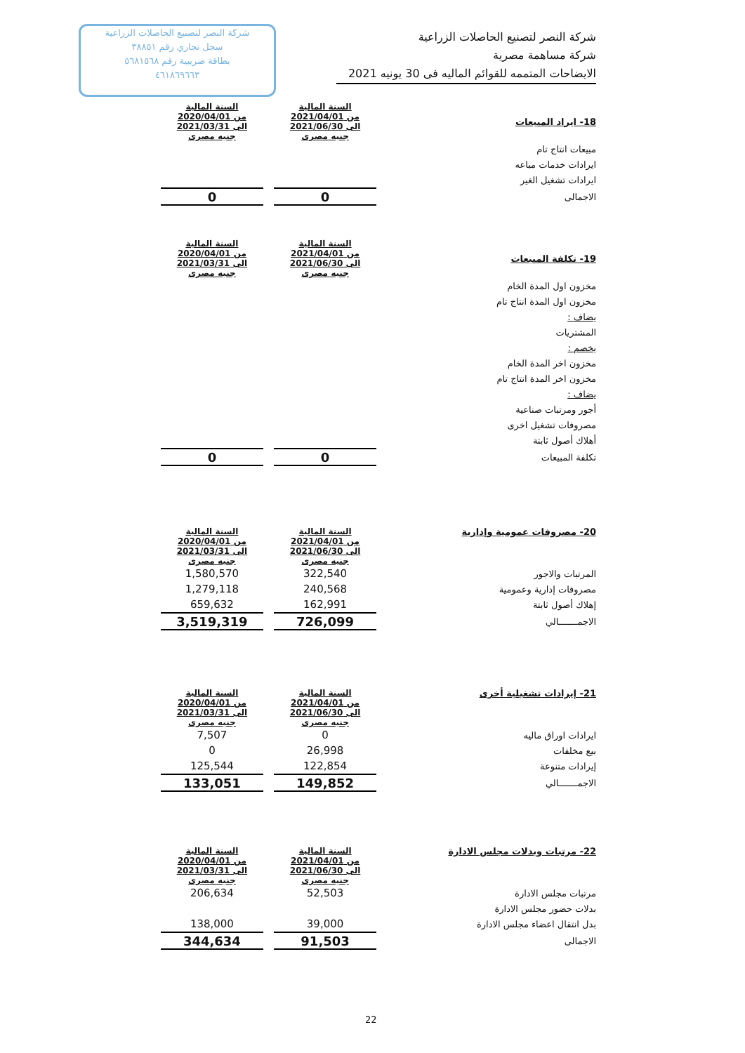شركة النصر لتصنيع الحاصلات الزراعية
سجل تجاري رقم ٣٨٨٥١
بطاقة ضريبية رقم ٥٦٨١٥٦٨
٤٦١٨٦٩٦٦٣
شركة النصر لتصنيع الحاصلات الزراعية
شركة مساهمة مصرية
الايضاحات المتممه للقوائم الماليه فى 30 يونيه 2021
| 18- ايراد المبيعات | | السنة المالية من 2021/04/01 الى 2021/06/30 جنيه مصرى | | السنة المالية من 2020/04/01 الى 2021/03/31 جنيه مصرى |
| مبيعات انتاج تام | | | | |
| ايرادات خدمات مباعه | | | | |
| ايرادات تشغيل الغير | | | | |
| الاجمالى | | 0 | | 0 |
| 19- تكلفة المبيعات | | السنة المالية من 2021/04/01 الى 2021/06/30 جنيه مصرى | | السنة المالية من 2020/04/01 الى 2021/03/31 جنيه مصرى |
| مخزون اول المدة الخام | | | | |
| مخزون اول المدة انتاج تام | | | | |
| يضاف : | | | | |
| المشتريات | | | | |
| يخصم : | | | | |
| مخزون اخر المدة الخام | | | | |
| مخزون اخر المدة انتاج تام | | | | |
| يضاف : | | | | |
| أجور ومرتبات صناعية | | | | |
| مصروفات تشغيل اخرى | | | | |
| أهلاك أصول ثابتة | | | | |
| تكلفة المبيعات | | 0 | | 0 |
| 20- مصروفات عمومية وإدارية | | السنة المالية من 2021/04/01 الى 2021/06/30 جنيه مصرى | | السنة المالية من 2020/04/01 الى 2021/03/31 جنيه مصرى |
| المرتبات والاجور | | 322,540 | | 1,580,570 |
| مصروفات إدارية وعمومية | | 240,568 | | 1,279,118 |
| إهلاك أصول ثابتة | | 162,991 | | 659,632 |
| الاجمـــــــالي | | 726,099 | | 3,519,319 |
| 21- إيرادات تشغيلية أخرى | | السنة المالية من 2021/04/01 الى 2021/06/30 جنيه مصرى | | السنة المالية من 2020/04/01 الى 2021/03/31 جنيه مصرى |
| ايرادات اوراق ماليه | | 0 | | 7,507 |
| بيع مخلفات | | 26,998 | | 0 |
| إيرادات متنوعة | | 122,854 | | 125,544 |
| الاجمـــــــالي | | 149,852 | | 133,051 |
| 22- مرتبات وبدلات مجلس الادارة | | السنة المالية من 2021/04/01 الى 2021/06/30 جنيه مصرى | | السنة المالية من 2020/04/01 الى 2021/03/31 جنيه مصرى |
| مرتبات مجلس الادارة | | 52,503 | | 206,634 |
| بدلات حضور مجلس الادارة | | | | |
| بدل انتقال اعضاء مجلس الادارة | | 39,000 | | 138,000 |
| الاجمالى | | 91,503 | | 344,634 |
22